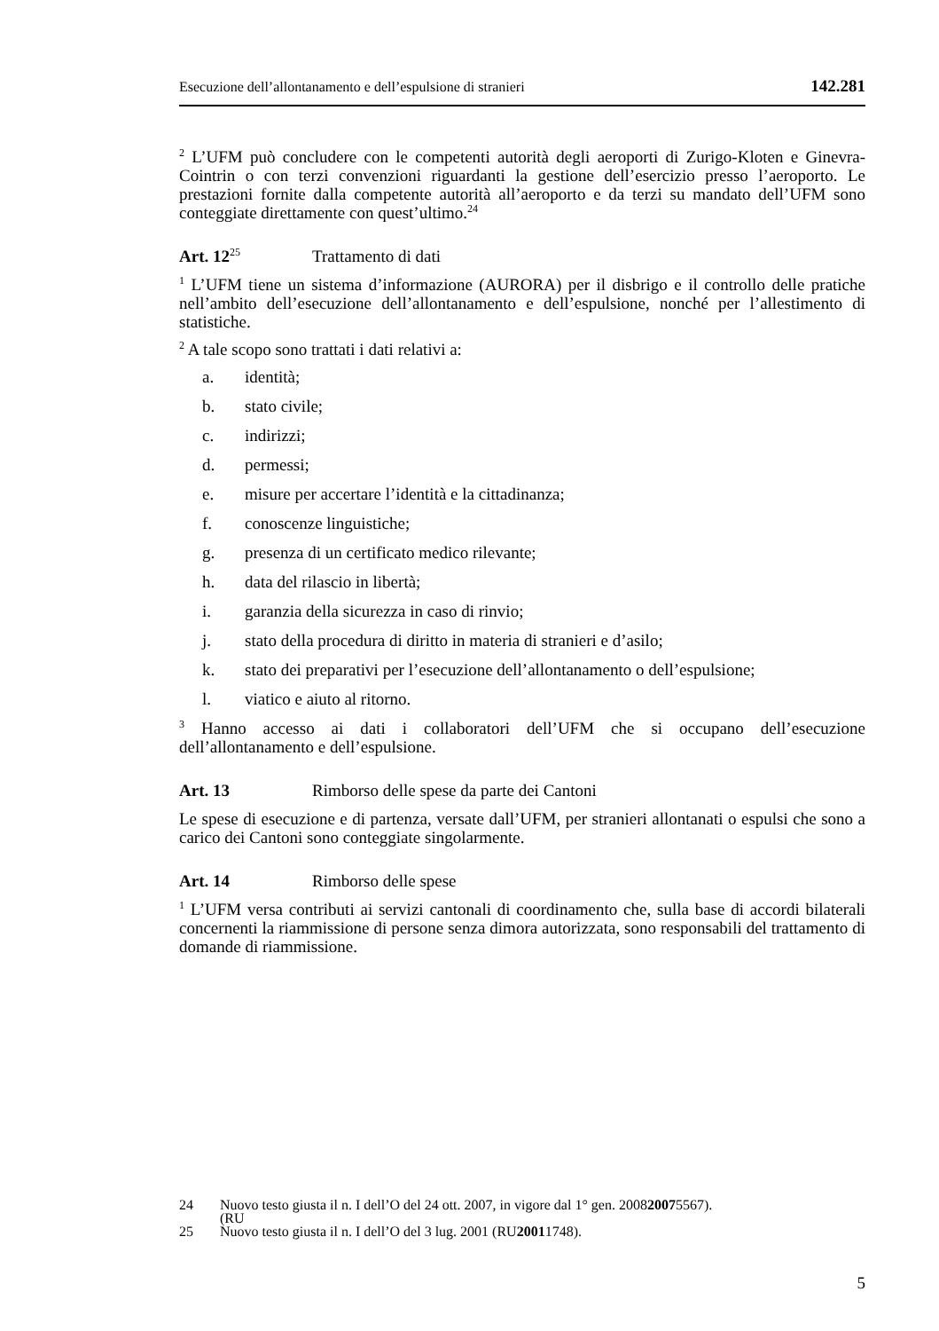Esecuzione dell’allontanamento e dell’espulsione di stranieri 142.281
<sup>2</sup> L’UFM può concludere con le competenti autorità degli aeroporti di Zurigo-Kloten e Ginevra-Cointrin o con terzi convenzioni riguardanti la gestione dell’esercizio presso l’aeroporto. Le prestazioni fornite dalla competente autorità all’aeroporto e da terzi su mandato dell’UFM sono conteggiate direttamente con quest’ultimo.<sup>24</sup>
Art. 12<sup>25</sup> Trattamento di dati
<sup>1</sup> L’UFM tiene un sistema d’informazione (AURORA) per il disbrigo e il controllo delle pratiche nell’ambito dell’esecuzione dell’allontanamento e dell’espulsione, nonché per l’allestimento di statistiche.
<sup>2</sup> A tale scopo sono trattati i dati relativi a:
a. identità;
b. stato civile;
c. indirizzi;
d. permessi;
e. misure per accertare l’identità e la cittadinanza;
f. conoscenze linguistiche;
g. presenza di un certificato medico rilevante;
h. data del rilascio in libertà;
i. garanzia della sicurezza in caso di rinvio;
j. stato della procedura di diritto in materia di stranieri e d’asilo;
k. stato dei preparativi per l’esecuzione dell’allontanamento o dell’espulsione;
l. viatico e aiuto al ritorno.
<sup>3</sup> Hanno accesso ai dati i collaboratori dell’UFM che si occupano dell’esecuzione dell’allontanamento e dell’espulsione.
Art. 13 Rimborso delle spese da parte dei Cantoni
Le spese di esecuzione e di partenza, versate dall’UFM, per stranieri allontanati o espulsi che sono a carico dei Cantoni sono conteggiate singolarmente.
Art. 14 Rimborso delle spese
<sup>1</sup> L’UFM versa contributi ai servizi cantonali di coordinamento che, sulla base di accordi bilaterali concernenti la riammissione di persone senza dimora autorizzata, sono responsabili del trattamento di domande di riammissione.
24 Nuovo testo giusta il n. I dell’O del 24 ott. 2007, in vigore dal 1° gen. 2008
(RU 2007 5567).
25 Nuovo testo giusta il n. I dell’O del 3 lug. 2001 (RU 2001 1748).
5